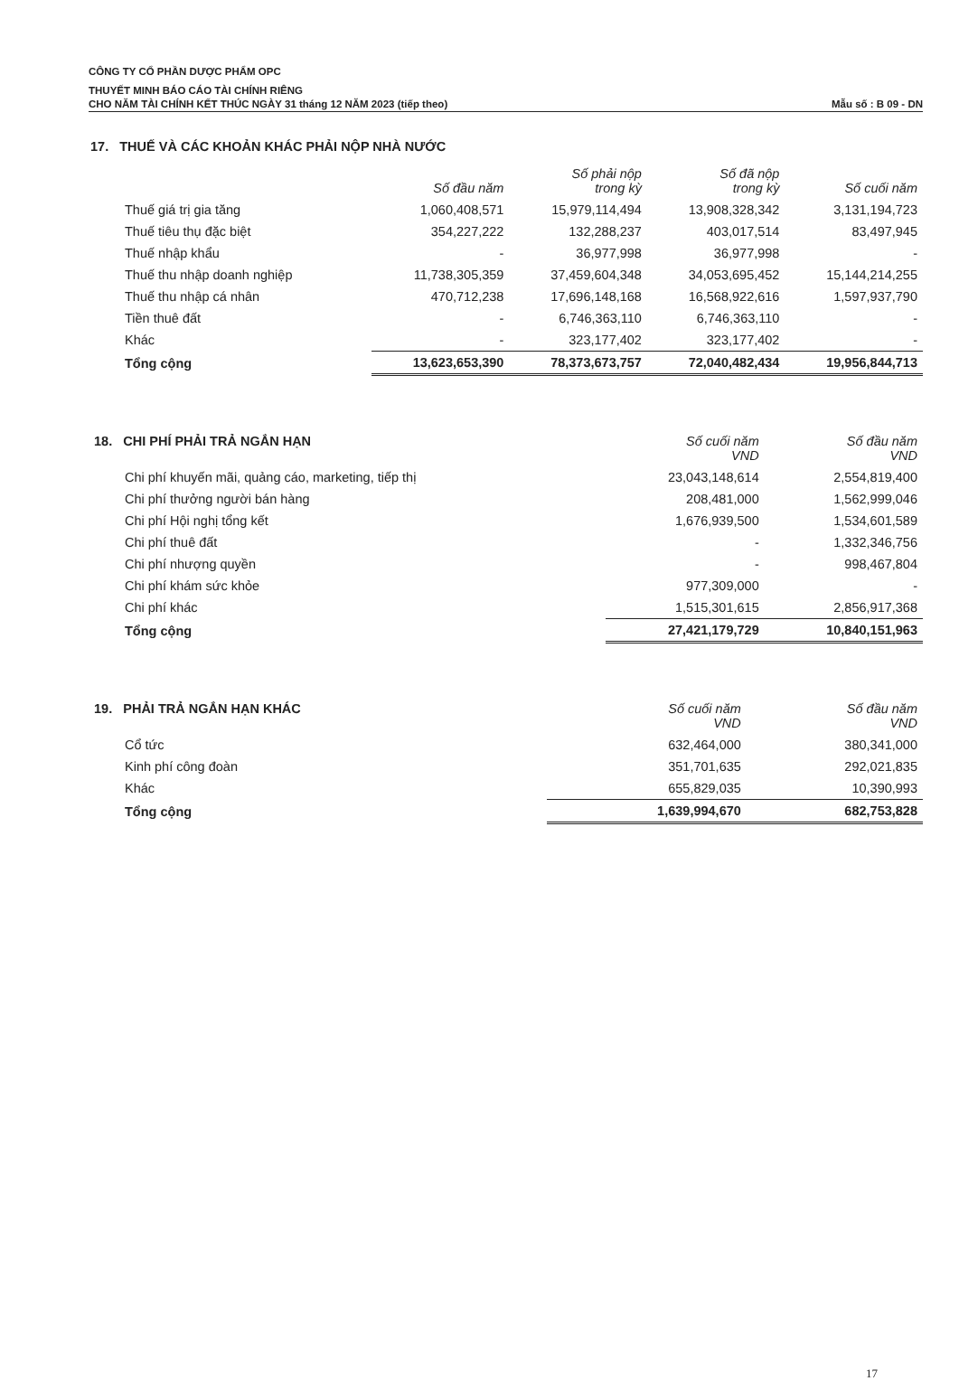CÔNG TY CỔ PHẦN DƯỢC PHẨM OPC
THUYẾT MINH BÁO CÁO TÀI CHÍNH RIÊNG
CHO NĂM TÀI CHÍNH KẾT THÚC NGÀY 31 tháng 12 NĂM 2023 (tiếp theo) Mẫu số : B 09 - DN
17. THUẾ VÀ CÁC KHOẢN KHÁC PHẢI NỘP NHÀ NƯỚC
| | Số đầu năm | Số phải nộp trong kỳ | Số đã nộp trong kỳ | Số cuối năm |
| --- | --- | --- | --- | --- |
| Thuế giá trị gia tăng | 1,060,408,571 | 15,979,114,494 | 13,908,328,342 | 3,131,194,723 |
| Thuế tiêu thụ đặc biệt | 354,227,222 | 132,288,237 | 403,017,514 | 83,497,945 |
| Thuế nhập khẩu | - | 36,977,998 | 36,977,998 | - |
| Thuế thu nhập doanh nghiệp | 11,738,305,359 | 37,459,604,348 | 34,053,695,452 | 15,144,214,255 |
| Thuế thu nhập cá nhân | 470,712,238 | 17,696,148,168 | 16,568,922,616 | 1,597,937,790 |
| Tiền thuê đất | - | 6,746,363,110 | 6,746,363,110 | - |
| Khác | - | 323,177,402 | 323,177,402 | - |
| Tổng cộng | 13,623,653,390 | 78,373,673,757 | 72,040,482,434 | 19,956,844,713 |
| 18. CHI PHÍ PHẢI TRẢ NGẮN HẠN | Số cuối năm VND | Số đầu năm VND |
| --- | --- | --- |
| Chi phí khuyến mãi, quảng cáo, marketing, tiếp thị | 23,043,148,614 | 2,554,819,400 |
| Chi phí thưởng người bán hàng | 208,481,000 | 1,562,999,046 |
| Chi phí Hội nghị tổng kết | 1,676,939,500 | 1,534,601,589 |
| Chi phí thuê đất | - | 1,332,346,756 |
| Chi phí nhượng quyền | - | 998,467,804 |
| Chi phí khám sức khỏe | 977,309,000 | - |
| Chi phí khác | 1,515,301,615 | 2,856,917,368 |
| Tổng cộng | 27,421,179,729 | 10,840,151,963 |
| 19. PHẢI TRẢ NGẮN HẠN KHÁC | Số cuối năm VND | Số đầu năm VND |
| --- | --- | --- |
| Cổ tức | 632,464,000 | 380,341,000 |
| Kinh phí công đoàn | 351,701,635 | 292,021,835 |
| Khác | 655,829,035 | 10,390,993 |
| Tổng cộng | 1,639,994,670 | 682,753,828 |
17